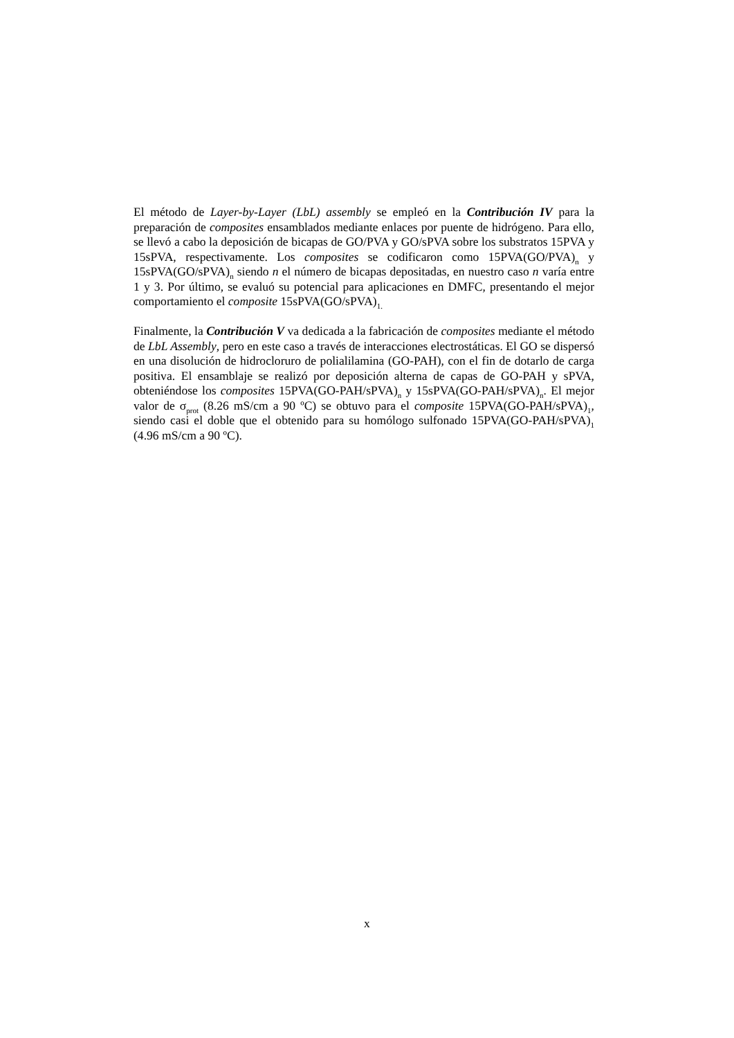El método de Layer-by-Layer (LbL) assembly se empleó en la Contribución IV para la preparación de composites ensamblados mediante enlaces por puente de hidrógeno. Para ello, se llevó a cabo la deposición de bicapas de GO/PVA y GO/sPVA sobre los substratos 15PVA y 15sPVA, respectivamente. Los composites se codificaron como 15PVA(GO/PVA)<sub>n</sub> y 15sPVA(GO/sPVA)<sub>n</sub> siendo n el número de bicapas depositadas, en nuestro caso n varía entre 1 y 3. Por último, se evaluó su potencial para aplicaciones en DMFC, presentando el mejor comportamiento el composite 15sPVA(GO/sPVA)<sub>1.</sub>
Finalmente, la Contribución V va dedicada a la fabricación de composites mediante el método de LbL Assembly, pero en este caso a través de interacciones electrostáticas. El GO se dispersó en una disolución de hidrocloruro de polialilamina (GO-PAH), con el fin de dotarlo de carga positiva. El ensamblaje se realizó por deposición alterna de capas de GO-PAH y sPVA, obteniéndose los composites 15PVA(GO-PAH/sPVA)<sub>n</sub> y 15sPVA(GO-PAH/sPVA)<sub>n</sub>. El mejor valor de σ<sub>prot</sub> (8.26 mS/cm a 90 ºC) se obtuvo para el composite 15PVA(GO-PAH/sPVA)<sub>1</sub>, siendo casi el doble que el obtenido para su homólogo sulfonado 15PVA(GO-PAH/sPVA)<sub>1</sub> (4.96 mS/cm a 90 ºC).
x